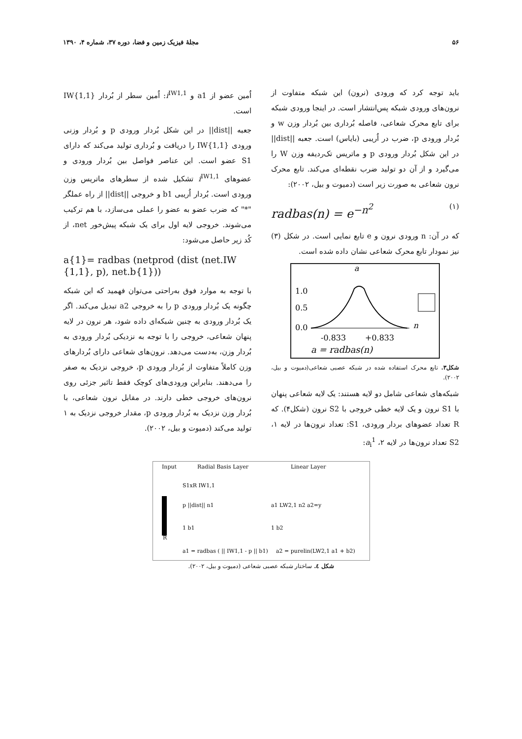۵۶ مجلهٔ فیزیک زمین و فضا، دوره ۳۷، شماره ۴، ۱۳۹۰
باید توجه کرد که ورودی (نرون) این شبکه متفاوت از نرون‌های ورودی شبکه پس‌انتشار است. در اینجا ورودی شبکه برای تابع محرک شعاعی، فاصله بُرداری بین بُردار وزن w و بُردار ورودی p، ضرب در اُریبی (بایاس) است. جعبه ||dist|| در این شکل بُردار ورودی p و ماتریس تک‌ردیفه وزن W را می‌گیرد و از آن دو تولید ضرب نقطه‌ای می‌کند. تابع محرک نرون شعاعی به صورت زیر است (دمیوت و بیل، ۲۰۰۲):
radbas(n) = e<sup>−n<sup>2</sup></sup> (۱)
که در آن: n ورودی نرون و e تابع نمایی است. در شکل (۳) نیز نمودار تابع محرک شعاعی نشان داده شده است.
a
1.0
0.5
0.0
n
-0.833
+0.833
a = radbas(n)
شکل۳. تابع محرک استفاده شده در شبکه عصبی شعاعی(دمیوت و بیل، ۲۰۰۲).
شبکه‌های شعاعی شامل دو لایه هستند: یک لایه شعاعی پنهان با S1 نرون و یک لایه خطی خروجی با S2 نرون (شکل۴). که R تعداد عضوهای بردار ورودی، S1: تعداد نرون‌ها در لایه ۱، S2 تعداد نرون‌ها در لایه ۲، a<sub>i</sub><sup>1</sup>:
اُمین عضو از a1 و i<sup>IW1,1</sup>: اُمین سطر از بُردار IW{1,1} است.
جعبه ||dist|| در این شکل بُردار ورودی p و بُردار وزنی ورودی IW{1,1} را دریافت و بُرداری تولید می‌کند که دارای S1 عضو است. این عناصر فواصل بین بُردار ورودی و عضوهای i<sup>IW1,1</sup> تشکیل شده از سطرهای ماتریس وزن ورودی است. بُردار اُریبی b1 و خروجی ||dist|| از راه عملگر "*" که ضرب عضو به عضو را عملی می‌سازد، با هم ترکیب می‌شوند. خروجی لایه اول برای یک شبکه پیش‌خور net، از کُد زیر حاصل می‌شود:
a{1}= radbas (netprod (dist (net.IW {1,1}, p), net.b{1}))
با توجه به موارد فوق به‌راحتی می‌توان فهمید که این شبکه چگونه یک بُردار ورودی p را به خروجی a2 تبدیل می‌کند. اگر یک بُردار ورودی به چنین شبکه‌ای داده شود، هر نرون در لایه پنهان شعاعی، خروجی را با توجه به نزدیکی بُردار ورودی به بُردار وزن، به‌دست می‌دهد. نرون‌های شعاعی دارای بُردارهای وزن کاملاً متفاوت از بُردار ورودی p، خروجی نزدیک به صفر را می‌دهند. بنابراین ورودی‌های کوچک فقط تاثیر جزئی روی نرون‌های خروجی خطی دارند. در مقابل نرون شعاعی، با بُردار وزن نزدیک به بُردار ورودی p، مقدار خروجی نزدیک به ۱ تولید می‌کند (دمیوت و بیل، ۲۰۰۲).
Input
Radial Basis Layer
Linear Layer
S1xR IW1,1
p ||dist|| n1
1 b1
R
a1 LW2,1 n2 a2=y
1 b2
a1 = radbas ( || IW1,1 - p || b1)
a2 = purelin(LW2,1 a1 + b2)
شکل ٤. ساختار شبکه عصبی شعاعی (دمیوت و بیل، ۲۰۰۲).